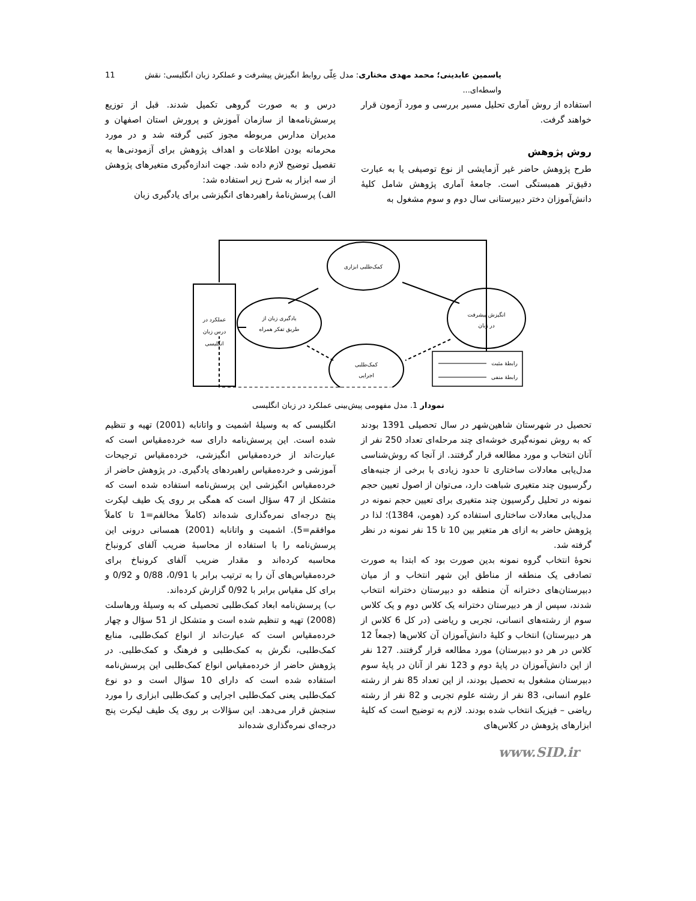یاسمین عابدینی؛ محمد مهدی مختاری: مدل عِلّی روابط انگیزش پیشرفت و عملکرد زبان انگلیسی: نقش واسطه‌ای... 11
استفاده از روش آماری تحلیل مسیر بررسی و مورد آزمون قرار خواهند گرفت.
روش پژوهش
طرح پژوهش حاضر غیر آزمایشی از نوع توصیفی یا به عبارت دقیق‌تر همبستگی است. جامعۀ آماری پژوهش شامل کلیۀ دانش‌آموزان دختر دبیرستانی سال دوم و سوم مشغول به
درس و به صورت گروهی تکمیل شدند. قبل از توزیع پرسش‌نامه‌ها از سازمان آموزش و پرورش استان اصفهان و مدیران مدارس مربوطه مجوز کتبی گرفته شد و در مورد محرمانه بودن اطلاعات و اهداف پژوهش برای آزمودنی‌ها به تفصیل توضیح لازم داده شد. جهت اندازه‌گیری متغیرهای پژوهش از سه ابزار به شرح زیر استفاده شد:
الف) پرسش‌نامۀ راهبردهای انگیزشی برای یادگیری زبان
کمک‌طلبی ابزاری
یادگیری زبان از
طریق تفکر همراه
انگیزش پیشرفت
در زبان
کمک‌طلبی
اجرایی
عملکرد در
درس زبان
انگلیسی
رابطۀ مثبت
رابطۀ منفی
نمودار 1. مدل مفهومی پیش‌بینی عملکرد در زبان انگلیسی
تحصیل در شهرستان شاهین‌شهر در سال تحصیلی 1391 بودند که به روش نمونه‌گیری خوشه‌ای چند مرحله‌ای تعداد 250 نفر از آنان انتخاب و مورد مطالعه قرار گرفتند. از آنجا که روش‌شناسی مدل‌یابی معادلات ساختاری تا حدود زیادی با برخی از جنبه‌های رگرسیون چند متغیری شباهت دارد، می‌توان از اصول تعیین حجم نمونه در تحلیل رگرسیون چند متغیری برای تعیین حجم نمونه در مدل‌یابی معادلات ساختاری استفاده کرد (هومن، 1384)؛ لذا در پژوهش حاضر به ازای هر متغیر بین 10 تا 15 نفر نمونه در نظر گرفته شد.
نحوۀ انتخاب گروه نمونه بدین صورت بود که ابتدا به صورت تصادفی یک منطقه از مناطق این شهر انتخاب و از میان دبیرستان‌های دخترانه آن منطقه دو دبیرستان دخترانه انتخاب شدند، سپس از هر دبیرستان دخترانه یک کلاس دوم و یک کلاس سوم از رشته‌های انسانی، تجربی و ریاضی (در کل 6 کلاس از هر دبیرستان) انتخاب و کلیۀ دانش‌آموزان آن کلاس‌ها (جمعاً 12 کلاس در هر دو دبیرستان) مورد مطالعه قرار گرفتند. 127 نفر از این دانش‌آموزان در پایۀ دوم و 123 نفر از آنان در پایۀ سوم دبیرستان مشغول به تحصیل بودند، از این تعداد 85 نفر از رشته علوم انسانی، 83 نفر از رشته علوم تجربی و 82 نفر از رشته ریاضی – فیزیک انتخاب شده بودند. لازم به توضیح است که کلیۀ ابزارهای پژوهش در کلاس‌های
انگلیسی که به وسیلۀ اشمیت و واتانابه (2001) تهیه و تنظیم شده است. این پرسش‌نامه دارای سه خرده‌مقیاس است که عبارت‌اند از خرده‌مقیاس انگیزشی، خرده‌مقیاس ترجیحات آموزشی و خرده‌مقیاس راهبردهای یادگیری. در پژوهش حاضر از خرده‌مقیاس انگیزشی این پرسش‌نامه استفاده شده است که متشکل از 47 سؤال است که همگی بر روی یک طیف لیکرت پنج درجه‌ای نمره‌گذاری شده‌اند (کاملاً مخالفم=1 تا کاملاً موافقم=5). اشمیت و واتانابه (2001) همسانی درونی این پرسش‌نامه را با استفاده از محاسبۀ ضریب آلفای کرونباخ محاسبه کرده‌اند و مقدار ضریب آلفای کرونباخ برای خرده‌مقیاس‌های آن را به ترتیب برابر با 0/91، 0/88 و 0/92 و برای کل مقیاس برابر با 0/92 گزارش کرده‌اند.
ب) پرسش‌نامه ابعاد کمک‌طلبی تحصیلی که به وسیلۀ ورهاسلت (2008) تهیه و تنظیم شده است و متشکل از 51 سؤال و چهار خرده‌مقیاس است که عبارت‌اند از انواع کمک‌طلبی، منابع کمک‌طلبی، نگرش به کمک‌طلبی و فرهنگ و کمک‌طلبی. در پژوهش حاضر از خرده‌مقیاس انواع کمک‌طلبی این پرسش‌نامه استفاده شده است که دارای 10 سؤال است و دو نوع کمک‌طلبی یعنی کمک‌طلبی اجرایی و کمک‌طلبی ابزاری را مورد سنجش قرار می‌دهد. این سؤالات بر روی یک طیف لیکرت پنج درجه‌ای نمره‌گذاری شده‌اند
www.SID.ir